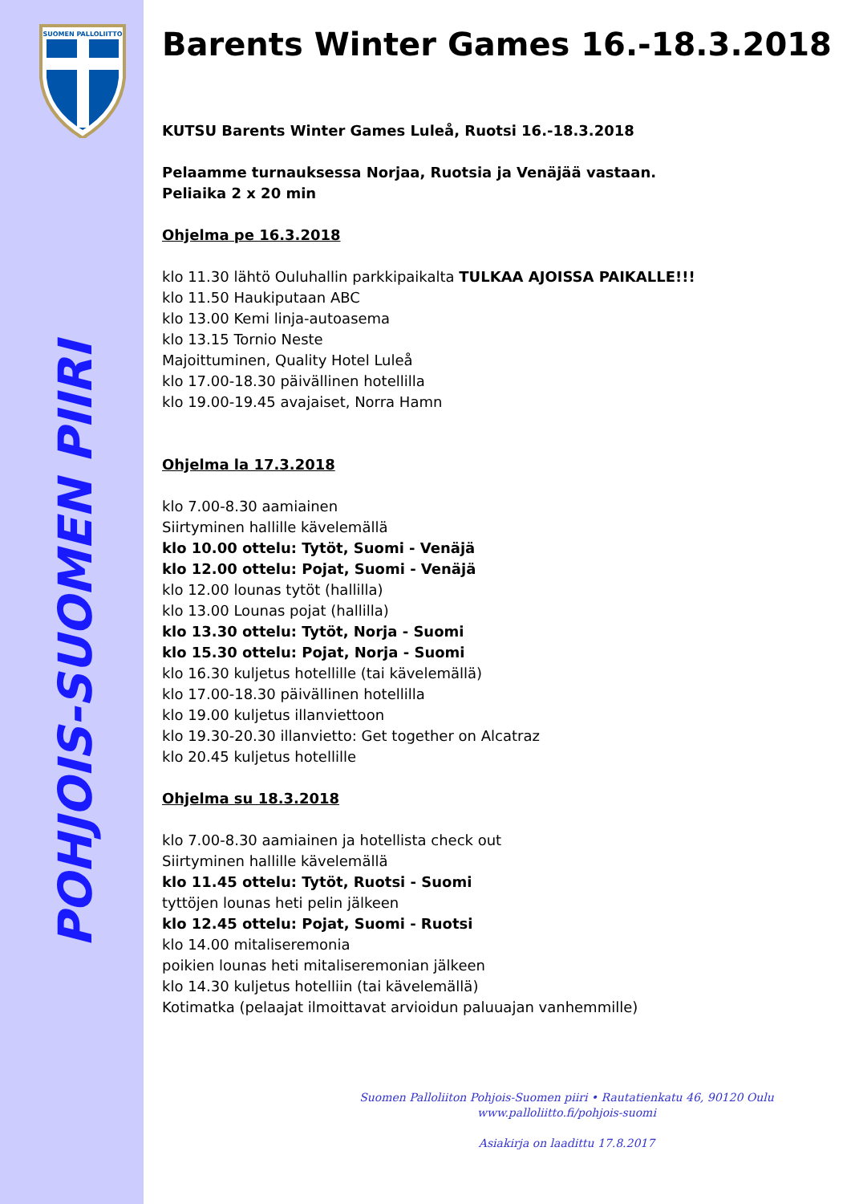SUOMEN PALLOLIITTO
POHJOIS-SUOMEN PIIRI
Barents Winter Games 16.-18.3.2018
KUTSU Barents Winter Games Luleå, Ruotsi 16.-18.3.2018
Pelaamme turnauksessa Norjaa, Ruotsia ja Venäjää vastaan.
Peliaika 2 x 20 min
Ohjelma pe 16.3.2018
klo 11.30 lähtö Ouluhallin parkkipaikalta TULKAA AJOISSA PAIKALLE!!!
klo 11.50 Haukiputaan ABC
klo 13.00 Kemi linja-autoasema
klo 13.15 Tornio Neste
Majoittuminen, Quality Hotel Luleå
klo 17.00-18.30 päivällinen hotellilla
klo 19.00-19.45 avajaiset, Norra Hamn
Ohjelma la 17.3.2018
klo 7.00-8.30 aamiainen
Siirtyminen hallille kävelemällä
klo 10.00 ottelu: Tytöt, Suomi - Venäjä
klo 12.00 ottelu: Pojat, Suomi - Venäjä
klo 12.00 lounas tytöt (hallilla)
klo 13.00 Lounas pojat (hallilla)
klo 13.30 ottelu: Tytöt, Norja - Suomi
klo 15.30 ottelu: Pojat, Norja - Suomi
klo 16.30 kuljetus hotellille (tai kävelemällä)
klo 17.00-18.30 päivällinen hotellilla
klo 19.00 kuljetus illanviettoon
klo 19.30-20.30 illanvietto: Get together on Alcatraz
klo 20.45 kuljetus hotellille
Ohjelma su 18.3.2018
klo 7.00-8.30 aamiainen ja hotellista check out
Siirtyminen hallille kävelemällä
klo 11.45 ottelu: Tytöt, Ruotsi - Suomi
tyttöjen lounas heti pelin jälkeen
klo 12.45 ottelu: Pojat, Suomi - Ruotsi
klo 14.00 mitaliseremonia
poikien lounas heti mitaliseremonian jälkeen
klo 14.30 kuljetus hotelliin (tai kävelemällä)
Kotimatka (pelaajat ilmoittavat arvioidun paluuajan vanhemmille)
Suomen Palloliiton Pohjois-Suomen piiri • Rautatienkatu 46, 90120 Oulu
www.palloliitto.fi/pohjois-suomi
Asiakirja on laadittu 17.8.2017